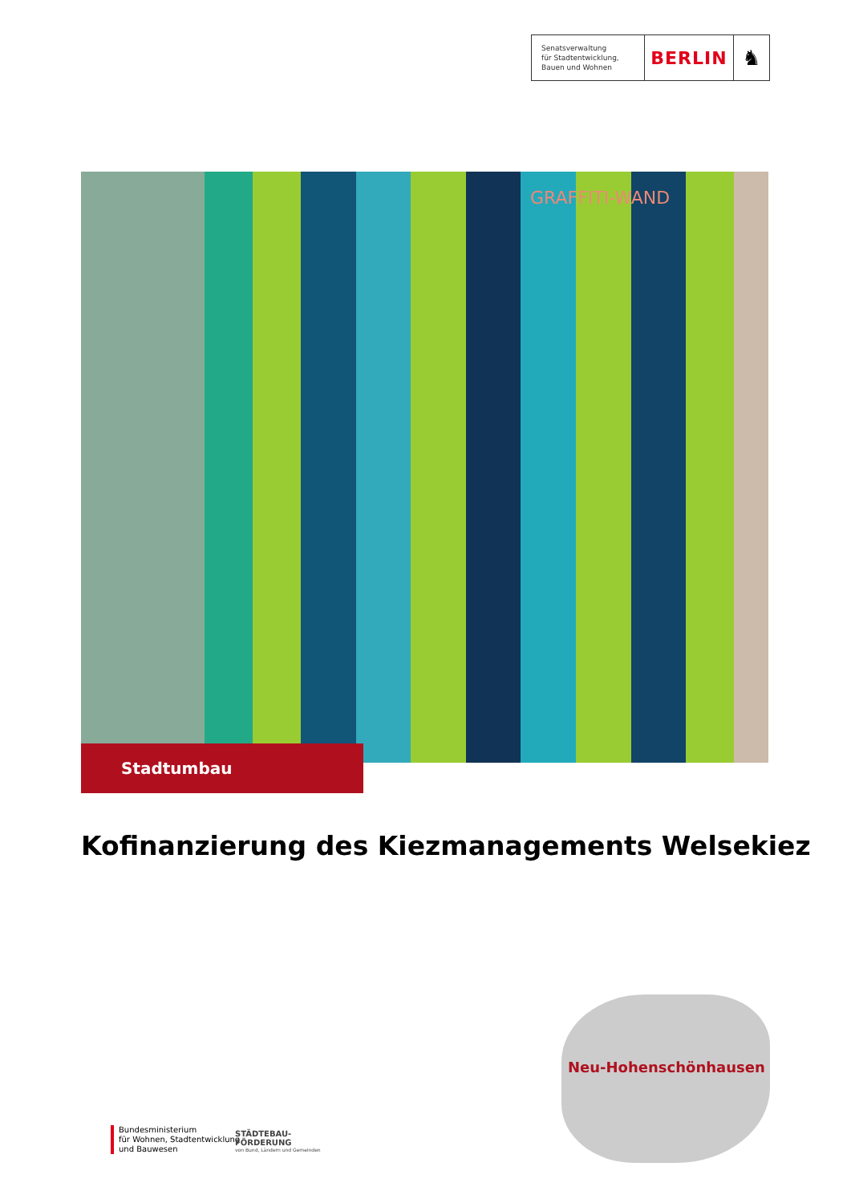Senatsverwaltung
für Stadtentwicklung,
Bauen und Wohnen
BERLIN
♞
GRAFFITI-WAND
Stadtumbau
Kofinanzierung des Kiezmanagements Welsekiez
Neu-Hohenschönhausen
Bundesministerium
für Wohnen, Stadtentwicklung
und Bauwesen
STÄDTEBAU-
FÖRDERUNG
von Bund, Ländern und Gemeinden